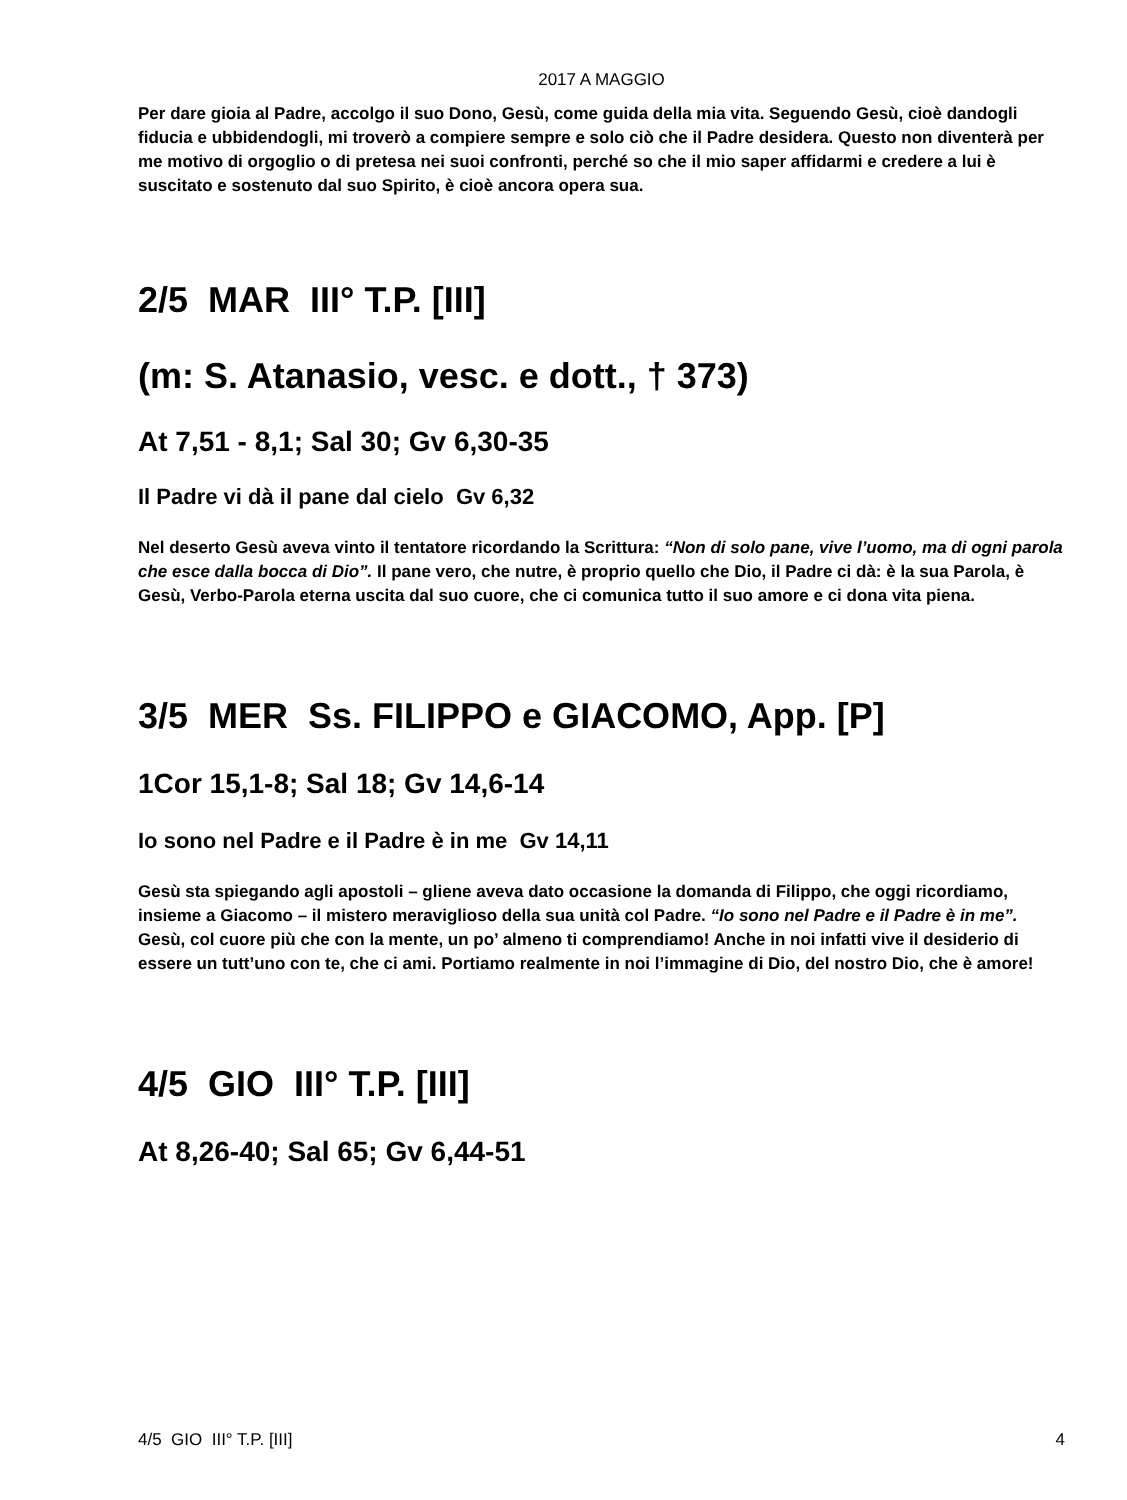2017 A MAGGIO
Per dare gioia al Padre, accolgo il suo Dono, Gesù, come guida della mia vita. Seguendo Gesù, cioè dandogli fiducia e ubbidendogli, mi troverò a compiere sempre e solo ciò che il Padre desidera. Questo non diventerà per me motivo di orgoglio o di pretesa nei suoi confronti, perché so che il mio saper affidarmi e credere a lui è suscitato e sostenuto dal suo Spirito, è cioè ancora opera sua.
2/5 MAR III° T.P. [III]
(m: S. Atanasio, vesc. e dott., † 373)
At 7,51 - 8,1; Sal 30; Gv 6,30-35
Il Padre vi dà il pane dal cielo Gv 6,32
Nel deserto Gesù aveva vinto il tentatore ricordando la Scrittura: “Non di solo pane, vive l’uomo, ma di ogni parola che esce dalla bocca di Dio”. Il pane vero, che nutre, è proprio quello che Dio, il Padre ci dà: è la sua Parola, è Gesù, Verbo-Parola eterna uscita dal suo cuore, che ci comunica tutto il suo amore e ci dona vita piena.
3/5 MER Ss. FILIPPO e GIACOMO, App. [P]
1Cor 15,1-8; Sal 18; Gv 14,6-14
Io sono nel Padre e il Padre è in me Gv 14,11
Gesù sta spiegando agli apostoli – gliene aveva dato occasione la domanda di Filippo, che oggi ricordiamo, insieme a Giacomo – il mistero meraviglioso della sua unità col Padre. “Io sono nel Padre e il Padre è in me”.
Gesù, col cuore più che con la mente, un po’ almeno ti comprendiamo! Anche in noi infatti vive il desiderio di essere un tutt’uno con te, che ci ami. Portiamo realmente in noi l’immagine di Dio, del nostro Dio, che è amore!
4/5 GIO III° T.P. [III]
At 8,26-40; Sal 65; Gv 6,44-51
4/5 GIO III° T.P. [III] 4